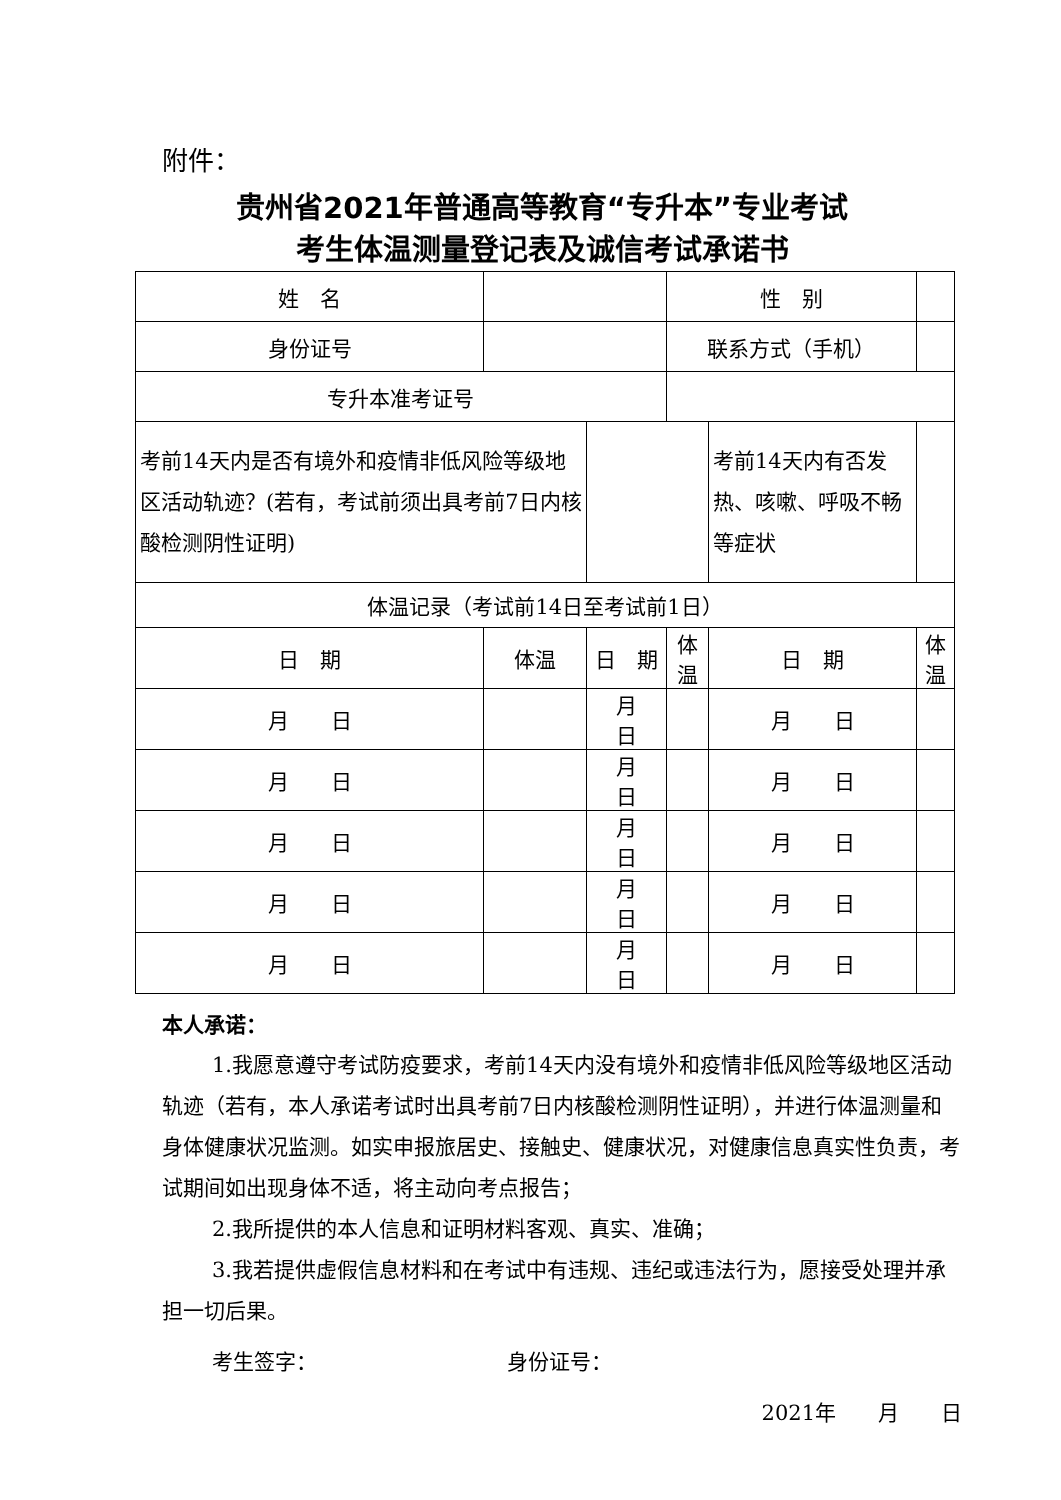附件：
贵州省2021年普通高等教育“专升本”专业考试
考生体温测量登记表及诚信考试承诺书
| 姓 名 | | | 性 别 | | | |
| 身份证号 | | | 联系方式（手机） | | | |
| 专升本准考证号 | | | | | | |
| 考前14天内是否有境外和疫情非低风险等级地区活动轨迹？(若有，考试前须出具考前7日内核酸检测阴性证明) | | | | 考前14天内有否发热、咳嗽、呼吸不畅等症状 | | |
| 体温记录（考试前14日至考试前1日） | | | | | | |
| 日 期 | 体温 | 日 期 | 体温 | 日 期 | 体温 | |
| 月 日 | | 月 日 | | 月 日 | | |
| 月 日 | | 月 日 | | 月 日 | | |
| 月 日 | | 月 日 | | 月 日 | | |
| 月 日 | | 月 日 | | 月 日 | | |
| 月 日 | | 月 日 | | 月 日 | | |
本人承诺：
1.我愿意遵守考试防疫要求，考前14天内没有境外和疫情非低风险等级地区活动轨迹（若有，本人承诺考试时出具考前7日内核酸检测阴性证明），并进行体温测量和身体健康状况监测。如实申报旅居史、接触史、健康状况，对健康信息真实性负责，考试期间如出现身体不适，将主动向考点报告；
2.我所提供的本人信息和证明材料客观、真实、准确；
3.我若提供虚假信息材料和在考试中有违规、违纪或违法行为，愿接受处理并承担一切后果。
考生签字： 身份证号：
2021年　　月　　日